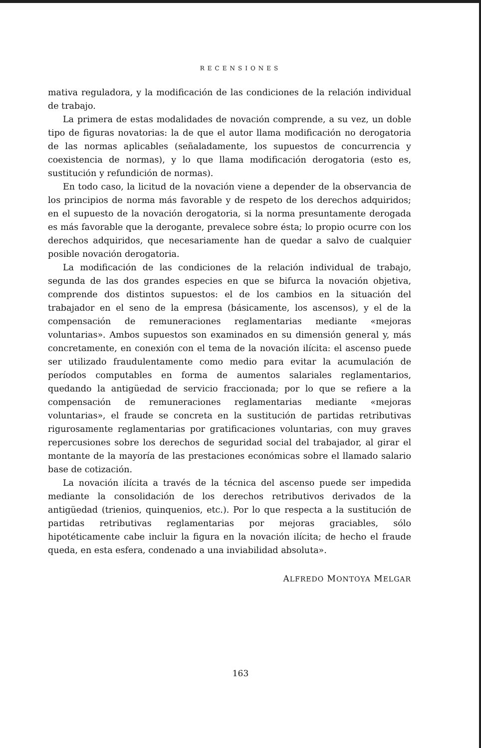RECENSIONES
mativa reguladora, y la modificación de las condiciones de la relación individual de trabajo.
La primera de estas modalidades de novación comprende, a su vez, un doble tipo de figuras novatorias: la de que el autor llama modificación no derogatoria de las normas aplicables (señaladamente, los supuestos de concurrencia y coexistencia de normas), y lo que llama modificación derogatoria (esto es, sustitución y refundición de normas).
En todo caso, la licitud de la novación viene a depender de la observancia de los principios de norma más favorable y de respeto de los derechos adquiridos; en el supuesto de la novación derogatoria, si la norma presuntamente derogada es más favorable que la derogante, prevalece sobre ésta; lo propio ocurre con los derechos adquiridos, que necesariamente han de quedar a salvo de cualquier posible novación derogatoria.
La modificación de las condiciones de la relación individual de trabajo, segunda de las dos grandes especies en que se bifurca la novación objetiva, comprende dos distintos supuestos: el de los cambios en la situación del trabajador en el seno de la empresa (básicamente, los ascensos), y el de la compensación de remuneraciones reglamentarias mediante «mejoras voluntarias». Ambos supuestos son examinados en su dimensión general y, más concretamente, en conexión con el tema de la novación ilícita: el ascenso puede ser utilizado fraudulentamente como medio para evitar la acumulación de períodos computables en forma de aumentos salariales reglamentarios, quedando la antigüedad de servicio fraccionada; por lo que se refiere a la compensación de remuneraciones reglamentarias mediante «mejoras voluntarias», el fraude se concreta en la sustitución de partidas retributivas rigurosamente reglamentarias por gratificaciones voluntarias, con muy graves repercusiones sobre los derechos de seguridad social del trabajador, al girar el montante de la mayoría de las prestaciones económicas sobre el llamado salario base de cotización.
La novación ilícita a través de la técnica del ascenso puede ser impedida mediante la consolidación de los derechos retributivos derivados de la antigüedad (trienios, quinquenios, etc.). Por lo que respecta a la sustitución de partidas retributivas reglamentarias por mejoras graciables, sólo hipotéticamente cabe incluir la figura en la novación ilícita; de hecho el fraude queda, en esta esfera, condenado a una inviabilidad absoluta».
ALFREDO MONTOYA MELGAR
163